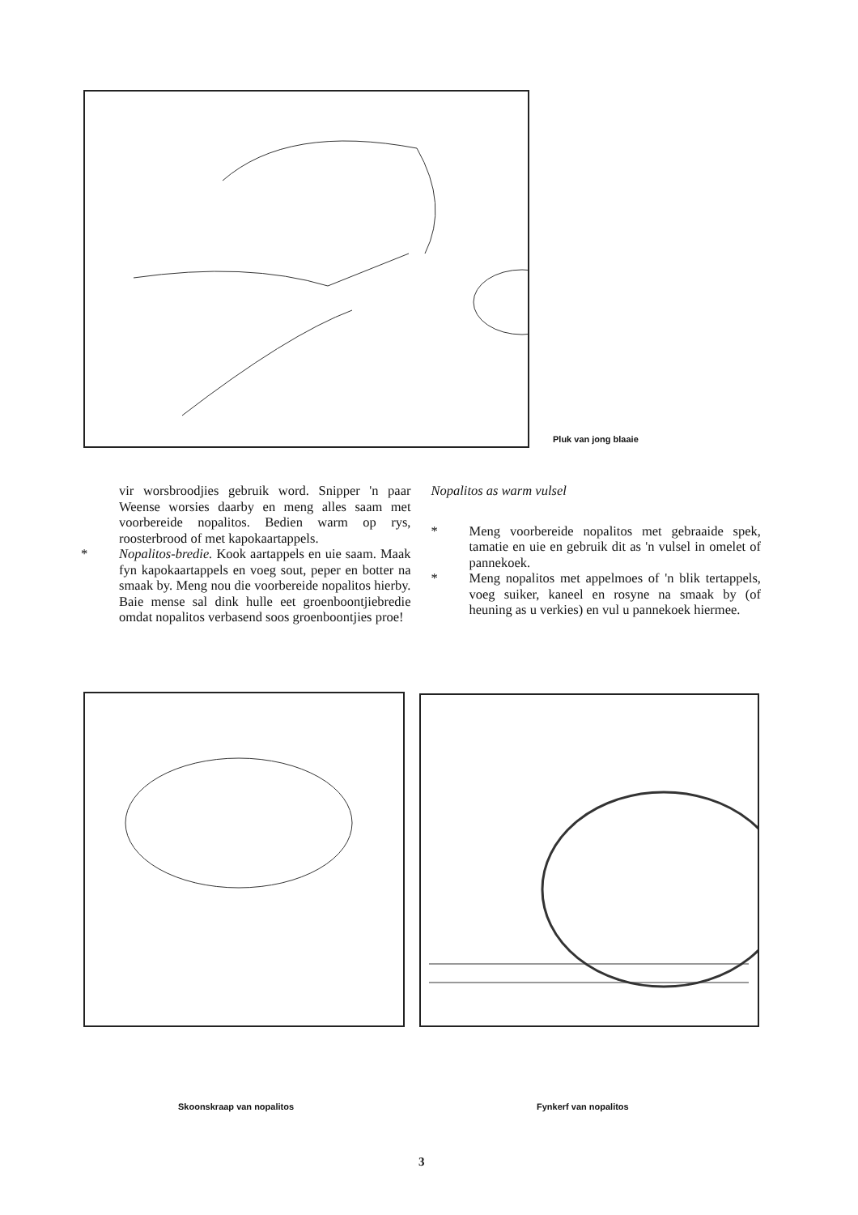Pluk van jong blaaie
vir worsbroodjies gebruik word. Snipper 'n paar Weense worsies daarby en meng alles saam met voorbereide nopalitos. Bedien warm op rys, roosterbrood of met kapokaartappels.
* Nopalitos-bredie. Kook aartappels en uie saam. Maak fyn kapokaartappels en voeg sout, peper en botter na smaak by. Meng nou die voorbereide nopalitos hierby. Baie mense sal dink hulle eet groenboontjiebredie omdat nopalitos verbasend soos groenboontjies proe!
Nopalitos as warm vulsel
* Meng voorbereide nopalitos met gebraaide spek, tamatie en uie en gebruik dit as 'n vulsel in omelet of pannekoek.
* Meng nopalitos met appelmoes of 'n blik tertappels, voeg suiker, kaneel en rosyne na smaak by (of heuning as u verkies) en vul u pannekoek hiermee.
Skoonskraap van nopalitos Fynkerf van nopalitos
3